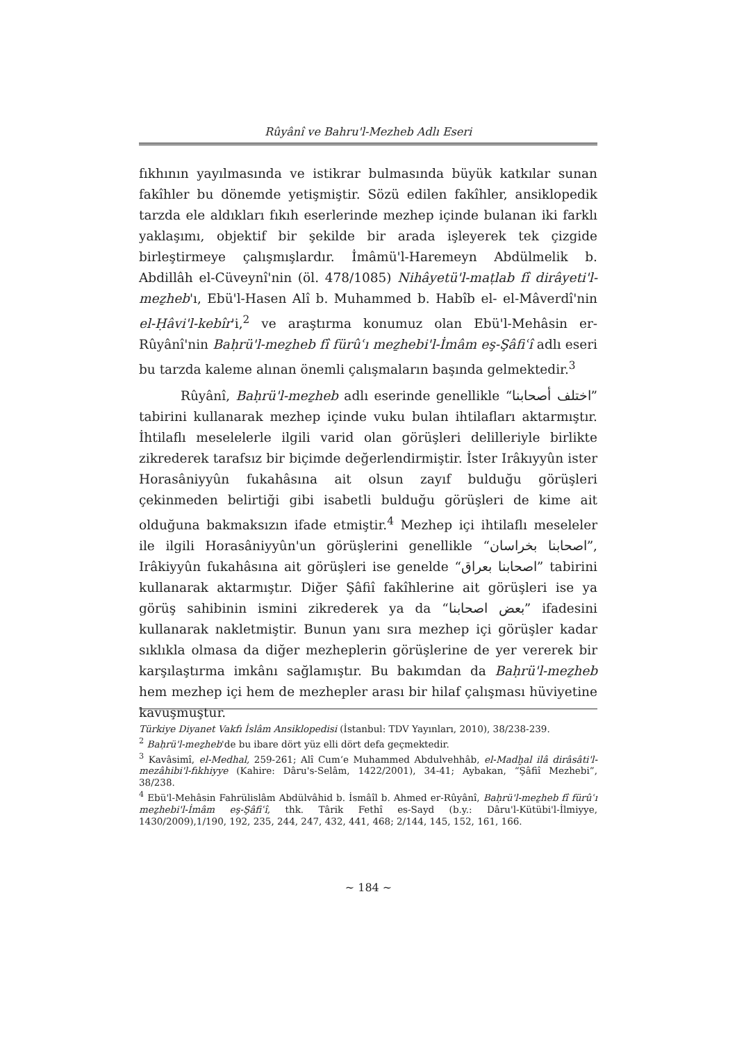Rûyânî ve Bahru'l-Mezheb Adlı Eseri
fıkhının yayılmasında ve istikrar bulmasında büyük katkılar sunan fakîhler bu dönemde yetişmiştir. Sözü edilen fakîhler, ansiklopedik tarzda ele aldıkları fıkıh eserlerinde mezhep içinde bulanan iki farklı yaklaşımı, objektif bir şekilde bir arada işleyerek tek çizgide birleştirmeye çalışmışlardır. İmâmü'l-Haremeyn Abdülmelik b. Abdillâh el-Cüveynî'nin (öl. 478/1085) Nihâyetü'l-maṭlab fî dirâyeti'l-meẕheb'ı, Ebü'l-Hasen Alî b. Muhammed b. Habîb el- el-Mâverdî'nin el-Ḥâvi'l-kebîr'i,<sup>2</sup> ve araştırma konumuz olan Ebü'l-Mehâsin er-Rûyânî'nin Baḥrü'l-meẕheb fî fürûʿı meẕhebi'l-İmâm eş-Şâfiʿî adlı eseri bu tarzda kaleme alınan önemli çalışmaların başında gelmektedir.<sup>3</sup>
Rûyânî, Baḥrü'l-meẕheb adlı eserinde genellikle “اختلف أصحابنا” tabirini kullanarak mezhep içinde vuku bulan ihtilafları aktarmıştır. İhtilaflı meselelerle ilgili varid olan görüşleri delilleriyle birlikte zikrederek tarafsız bir biçimde değerlendirmiştir. İster Irâkıyyûn ister Horasâniyyûn fukahâsına ait olsun zayıf bulduğu görüşleri çekinmeden belirtiği gibi isabetli bulduğu görüşleri de kime ait olduğuna bakmaksızın ifade etmiştir.<sup>4</sup> Mezhep içi ihtilaflı meseleler ile ilgili Horasâniyyûn'un görüşlerini genellikle “اصحابنا بخراسان”, Irâkiyyûn fukahâsına ait görüşleri ise genelde “اصحابنا بعراق” tabirini kullanarak aktarmıştır. Diğer Şâfiî fakîhlerine ait görüşleri ise ya görüş sahibinin ismini zikrederek ya da “بعض اصحابنا” ifadesini kullanarak nakletmiştir. Bunun yanı sıra mezhep içi görüşler kadar sıklıkla olmasa da diğer mezheplerin görüşlerine de yer vererek bir karşılaştırma imkânı sağlamıştır. Bu bakımdan da Baḥrü'l-meẕheb hem mezhep içi hem de mezhepler arası bir hilaf çalışması hüviyetine kavuşmuştur.
Türkiye Diyanet Vakfı İslâm Ansiklopedisi (İstanbul: TDV Yayınları, 2010), 38/238-239.
<sup>2</sup> Baḥrü'l-meẕheb'de bu ibare dört yüz elli dört defa geçmektedir.
<sup>3</sup> Kavâsimî, el-Medhal, 259-261; Alî Cum‘e Muhammed Abdulvehhâb, el-Madḫal ilâ dirâsâti'l-mezâhibi'l-fıkhiyye (Kahire: Dâru's-Selâm, 1422/2001), 34-41; Aybakan, “Şâfiî Mezhebi”, 38/238.
<sup>4</sup> Ebü'l-Mehâsin Fahrülislâm Abdülvâhid b. İsmâîl b. Ahmed er-Rûyânî, Baḥrü'l-meẕheb fî fürûʿı meẕhebi'l-İmâm eş-Şâfiʿî, thk. Târik Fethî es-Sayd (b.y.: Dâru'l-Kütübi'l-İlmiyye, 1430/2009),1/190, 192, 235, 244, 247, 432, 441, 468; 2/144, 145, 152, 161, 166.
~ 184 ~